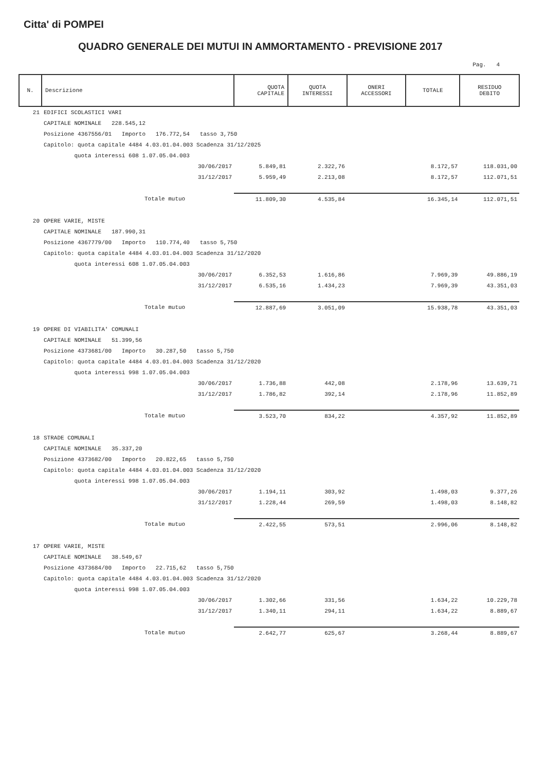Citta' di POMPEI
QUADRO GENERALE DEI MUTUI IN AMMORTAMENTO - PREVISIONE 2017
Pag. 4
| N. | Descrizione | QUOTA CAPITALE | QUOTA INTERESSI | ONERI ACCESSORI | TOTALE | RESIDUO DEBITO |
| --- | --- | --- | --- | --- | --- | --- |
| 21 | EDIFICI SCOLASTICI VARI | | | | | |
| | CAPITALE NOMINALE 228.545,12 | | | | | |
| | Posizione 4367556/01 Importo 176.772,54 tasso 3,750 | | | | | |
| | Capitolo: quota capitale 4484 4.03.01.04.003 Scadenza 31/12/2025 | | | | | |
| | quota interessi 608 1.07.05.04.003 | | | | | |
| | 30/06/2017 | 5.849,81 | 2.322,76 | | 8.172,57 | 118.031,00 |
| | 31/12/2017 | 5.959,49 | 2.213,08 | | 8.172,57 | 112.071,51 |
| | Totale mutuo | 11.809,30 | 4.535,84 | | 16.345,14 | 112.071,51 |
| 20 | OPERE VARIE, MISTE | | | | | |
| | CAPITALE NOMINALE 187.990,31 | | | | | |
| | Posizione 4367779/00 Importo 110.774,40 tasso 5,750 | | | | | |
| | Capitolo: quota capitale 4484 4.03.01.04.003 Scadenza 31/12/2020 | | | | | |
| | quota interessi 608 1.07.05.04.003 | | | | | |
| | 30/06/2017 | 6.352,53 | 1.616,86 | | 7.969,39 | 49.886,19 |
| | 31/12/2017 | 6.535,16 | 1.434,23 | | 7.969,39 | 43.351,03 |
| | Totale mutuo | 12.887,69 | 3.051,09 | | 15.938,78 | 43.351,03 |
| 19 | OPERE DI VIABILITA' COMUNALI | | | | | |
| | CAPITALE NOMINALE 51.399,56 | | | | | |
| | Posizione 4373681/00 Importo 30.287,50 tasso 5,750 | | | | | |
| | Capitolo: quota capitale 4484 4.03.01.04.003 Scadenza 31/12/2020 | | | | | |
| | quota interessi 998 1.07.05.04.003 | | | | | |
| | 30/06/2017 | 1.736,88 | 442,08 | | 2.178,96 | 13.639,71 |
| | 31/12/2017 | 1.786,82 | 392,14 | | 2.178,96 | 11.852,89 |
| | Totale mutuo | 3.523,70 | 834,22 | | 4.357,92 | 11.852,89 |
| 18 | STRADE COMUNALI | | | | | |
| | CAPITALE NOMINALE 35.337,20 | | | | | |
| | Posizione 4373682/00 Importo 20.822,65 tasso 5,750 | | | | | |
| | Capitolo: quota capitale 4484 4.03.01.04.003 Scadenza 31/12/2020 | | | | | |
| | quota interessi 998 1.07.05.04.003 | | | | | |
| | 30/06/2017 | 1.194,11 | 303,92 | | 1.498,03 | 9.377,26 |
| | 31/12/2017 | 1.228,44 | 269,59 | | 1.498,03 | 8.148,82 |
| | Totale mutuo | 2.422,55 | 573,51 | | 2.996,06 | 8.148,82 |
| 17 | OPERE VARIE, MISTE | | | | | |
| | CAPITALE NOMINALE 38.549,67 | | | | | |
| | Posizione 4373684/00 Importo 22.715,62 tasso 5,750 | | | | | |
| | Capitolo: quota capitale 4484 4.03.01.04.003 Scadenza 31/12/2020 | | | | | |
| | quota interessi 998 1.07.05.04.003 | | | | | |
| | 30/06/2017 | 1.302,66 | 331,56 | | 1.634,22 | 10.229,78 |
| | 31/12/2017 | 1.340,11 | 294,11 | | 1.634,22 | 8.889,67 |
| | Totale mutuo | 2.642,77 | 625,67 | | 3.268,44 | 8.889,67 |